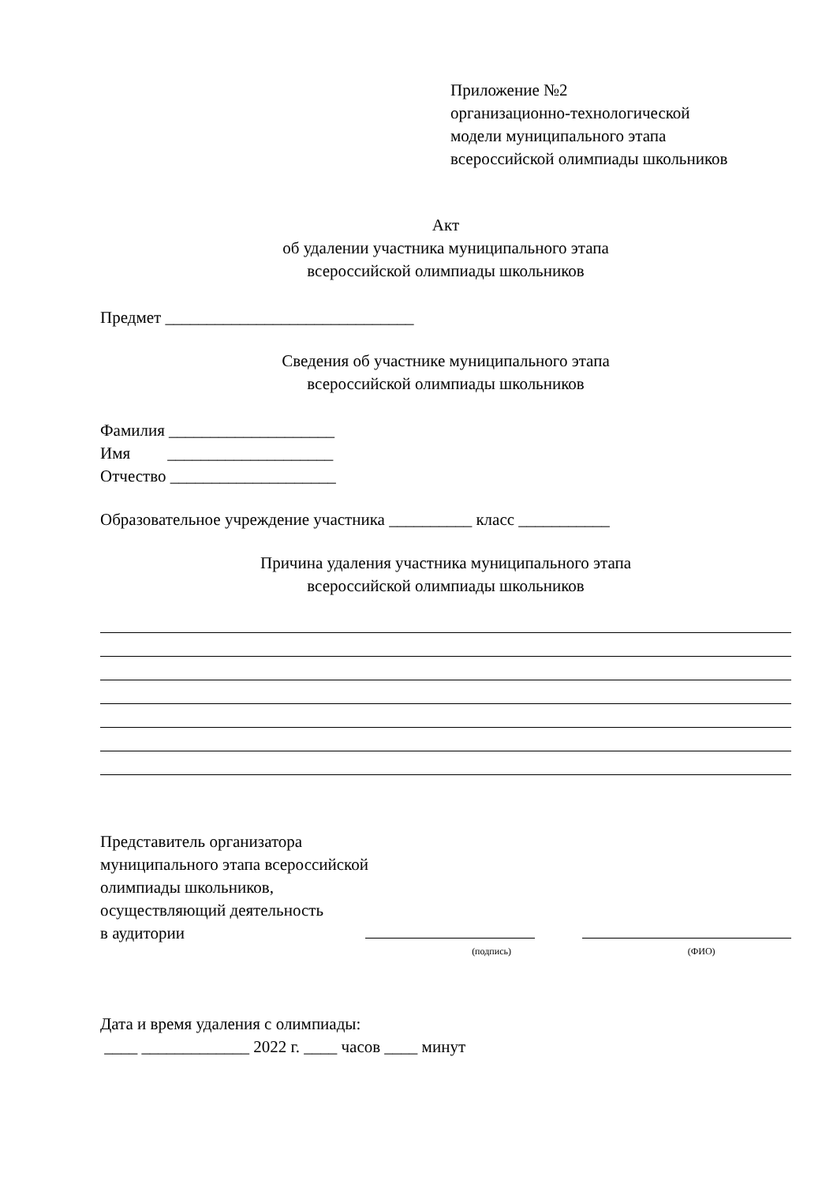Приложение №2
организационно-технологической
модели муниципального этапа
всероссийской олимпиады школьников
Акт
об удалении участника муниципального этапа
всероссийской олимпиады школьников
Предмет ______________________________
Сведения об участнике муниципального этапа
всероссийской олимпиады школьников
Фамилия ____________________
Имя ____________________
Отчество ____________________
Образовательное учреждение участника __________ класс ___________
Причина удаления участника муниципального этапа
всероссийской олимпиады школьников
Представитель организатора
муниципального этапа всероссийской
олимпиады школьников,
осуществляющий деятельность
в аудитории
(подпись)
(ФИО)
Дата и время удаления с олимпиады:
____ _____________ 2022 г. ____ часов ____ минут